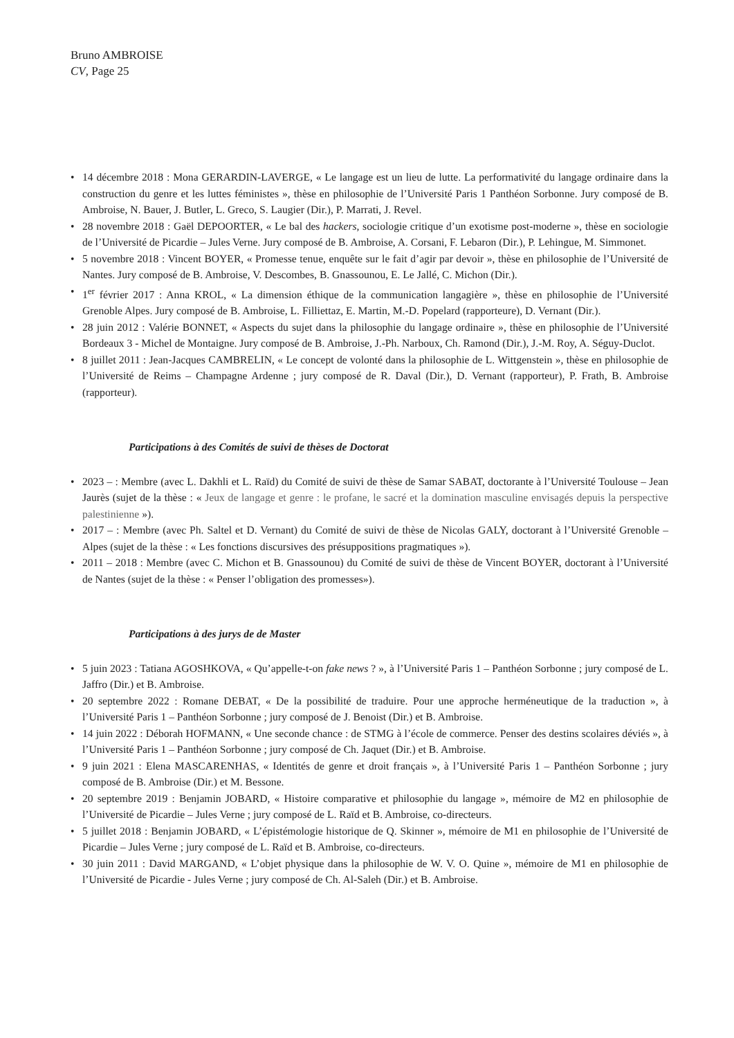Bruno AMBROISE
CV, Page 25
• 14 décembre 2018 : Mona GERARDIN-LAVERGE, « Le langage est un lieu de lutte. La performativité du langage ordinaire dans la construction du genre et les luttes féministes », thèse en philosophie de l’Université Paris 1 Panthéon Sorbonne. Jury composé de B. Ambroise, N. Bauer, J. Butler, L. Greco, S. Laugier (Dir.), P. Marrati, J. Revel.
• 28 novembre 2018 : Gaël DEPOORTER, « Le bal des hackers, sociologie critique d’un exotisme post-moderne », thèse en sociologie de l’Université de Picardie – Jules Verne. Jury composé de B. Ambroise, A. Corsani, F. Lebaron (Dir.), P. Lehingue, M. Simmonet.
• 5 novembre 2018 : Vincent BOYER, « Promesse tenue, enquête sur le fait d’agir par devoir », thèse en philosophie de l’Université de Nantes. Jury composé de B. Ambroise, V. Descombes, B. Gnassounou, E. Le Jallé, C. Michon (Dir.).
• 1<sup>er</sup> février 2017 : Anna KROL, « La dimension éthique de la communication langagière », thèse en philosophie de l’Université Grenoble Alpes. Jury composé de B. Ambroise, L. Filliettaz, E. Martin, M.-D. Popelard (rapporteure), D. Vernant (Dir.).
• 28 juin 2012 : Valérie BONNET, « Aspects du sujet dans la philosophie du langage ordinaire », thèse en philosophie de l’Université Bordeaux 3 - Michel de Montaigne. Jury composé de B. Ambroise, J.-Ph. Narboux, Ch. Ramond (Dir.), J.-M. Roy, A. Séguy-Duclot.
• 8 juillet 2011 : Jean-Jacques CAMBRELIN, « Le concept de volonté dans la philosophie de L. Wittgenstein », thèse en philosophie de l’Université de Reims – Champagne Ardenne ; jury composé de R. Daval (Dir.), D. Vernant (rapporteur), P. Frath, B. Ambroise (rapporteur).
Participations à des Comités de suivi de thèses de Doctorat
• 2023 – : Membre (avec L. Dakhli et L. Raïd) du Comité de suivi de thèse de Samar SABAT, doctorante à l’Université Toulouse – Jean Jaurès (sujet de la thèse : « Jeux de langage et genre : le profane, le sacré et la domination masculine envisagés depuis la perspective palestinienne »).
• 2017 – : Membre (avec Ph. Saltel et D. Vernant) du Comité de suivi de thèse de Nicolas GALY, doctorant à l’Université Grenoble – Alpes (sujet de la thèse : « Les fonctions discursives des présuppositions pragmatiques »).
• 2011 – 2018 : Membre (avec C. Michon et B. Gnassounou) du Comité de suivi de thèse de Vincent BOYER, doctorant à l’Université de Nantes (sujet de la thèse : « Penser l’obligation des promesses»).
Participations à des jurys de de Master
• 5 juin 2023 : Tatiana AGOSHKOVA, « Qu’appelle-t-on fake news ? », à l’Université Paris 1 – Panthéon Sorbonne ; jury composé de L. Jaffro (Dir.) et B. Ambroise.
• 20 septembre 2022 : Romane DEBAT, « De la possibilité de traduire. Pour une approche herméneutique de la traduction », à l’Université Paris 1 – Panthéon Sorbonne ; jury composé de J. Benoist (Dir.) et B. Ambroise.
• 14 juin 2022 : Déborah HOFMANN, « Une seconde chance : de STMG à l’école de commerce. Penser des destins scolaires déviés », à l’Université Paris 1 – Panthéon Sorbonne ; jury composé de Ch. Jaquet (Dir.) et B. Ambroise.
• 9 juin 2021 : Elena MASCARENHAS, « Identités de genre et droit français », à l’Université Paris 1 – Panthéon Sorbonne ; jury composé de B. Ambroise (Dir.) et M. Bessone.
• 20 septembre 2019 : Benjamin JOBARD, « Histoire comparative et philosophie du langage », mémoire de M2 en philosophie de l’Université de Picardie – Jules Verne ; jury composé de L. Raïd et B. Ambroise, co-directeurs.
• 5 juillet 2018 : Benjamin JOBARD, « L’épistémologie historique de Q. Skinner », mémoire de M1 en philosophie de l’Université de Picardie – Jules Verne ; jury composé de L. Raïd et B. Ambroise, co-directeurs.
• 30 juin 2011 : David MARGAND, « L’objet physique dans la philosophie de W. V. O. Quine », mémoire de M1 en philosophie de l’Université de Picardie - Jules Verne ; jury composé de Ch. Al-Saleh (Dir.) et B. Ambroise.